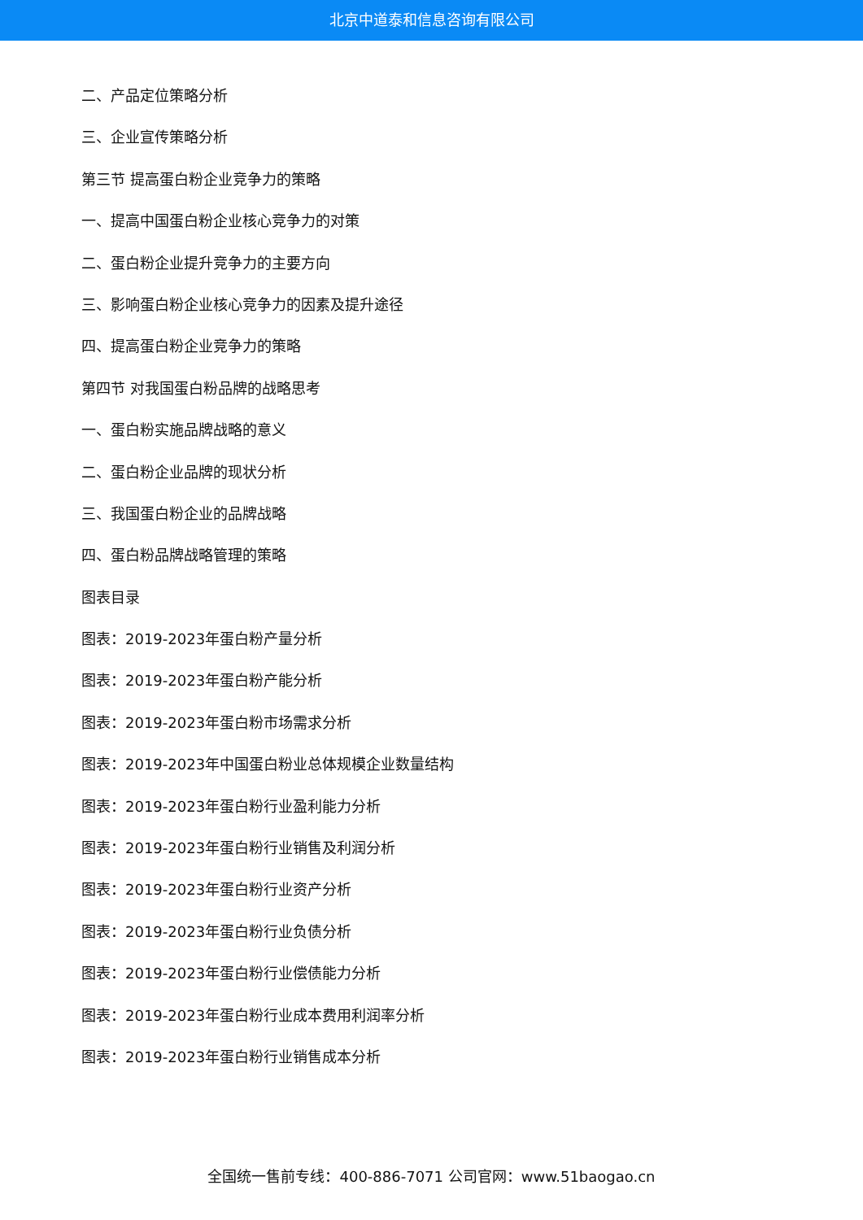北京中道泰和信息咨询有限公司
二、产品定位策略分析
三、企业宣传策略分析
第三节 提高蛋白粉企业竞争力的策略
一、提高中国蛋白粉企业核心竞争力的对策
二、蛋白粉企业提升竞争力的主要方向
三、影响蛋白粉企业核心竞争力的因素及提升途径
四、提高蛋白粉企业竞争力的策略
第四节 对我国蛋白粉品牌的战略思考
一、蛋白粉实施品牌战略的意义
二、蛋白粉企业品牌的现状分析
三、我国蛋白粉企业的品牌战略
四、蛋白粉品牌战略管理的策略
图表目录
图表：2019-2023年蛋白粉产量分析
图表：2019-2023年蛋白粉产能分析
图表：2019-2023年蛋白粉市场需求分析
图表：2019-2023年中国蛋白粉业总体规模企业数量结构
图表：2019-2023年蛋白粉行业盈利能力分析
图表：2019-2023年蛋白粉行业销售及利润分析
图表：2019-2023年蛋白粉行业资产分析
图表：2019-2023年蛋白粉行业负债分析
图表：2019-2023年蛋白粉行业偿债能力分析
图表：2019-2023年蛋白粉行业成本费用利润率分析
图表：2019-2023年蛋白粉行业销售成本分析
全国统一售前专线：400-886-7071 公司官网：www.51baogao.cn